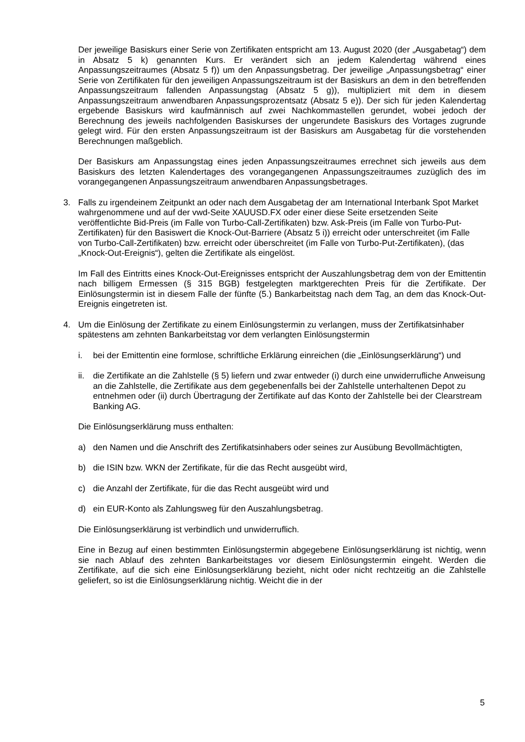Der jeweilige Basiskurs einer Serie von Zertifikaten entspricht am 13. August 2020 (der „Ausgabetag“) dem in Absatz 5 k) genannten Kurs. Er verändert sich an jedem Kalendertag während eines Anpassungszeitraumes (Absatz 5 f)) um den Anpassungsbetrag. Der jeweilige „Anpassungsbetrag“ einer Serie von Zertifikaten für den jeweiligen Anpassungszeitraum ist der Basiskurs an dem in den betreffenden Anpassungszeitraum fallenden Anpassungstag (Absatz 5 g)), multipliziert mit dem in diesem Anpassungszeitraum anwendbaren Anpassungsprozentsatz (Absatz 5 e)). Der sich für jeden Kalendertag ergebende Basiskurs wird kaufmännisch auf zwei Nachkommastellen gerundet, wobei jedoch der Berechnung des jeweils nachfolgenden Basiskurses der ungerundete Basiskurs des Vortages zugrunde gelegt wird. Für den ersten Anpassungszeitraum ist der Basiskurs am Ausgabetag für die vorstehenden Berechnungen maßgeblich.
Der Basiskurs am Anpassungstag eines jeden Anpassungszeitraumes errechnet sich jeweils aus dem Basiskurs des letzten Kalendertages des vorangegangenen Anpassungszeitraumes zuzüglich des im vorangegangenen Anpassungszeitraum anwendbaren Anpassungsbetrages.
3. Falls zu irgendeinem Zeitpunkt an oder nach dem Ausgabetag der am International Interbank Spot Market wahrgenommene und auf der vwd-Seite XAUUSD.FX oder einer diese Seite ersetzenden Seite veröffentlichte Bid-Preis (im Falle von Turbo-Call-Zertifikaten) bzw. Ask-Preis (im Falle von Turbo-Put-Zertifikaten) für den Basiswert die Knock-Out-Barriere (Absatz 5 i)) erreicht oder unterschreitet (im Falle von Turbo-Call-Zertifikaten) bzw. erreicht oder überschreitet (im Falle von Turbo-Put-Zertifikaten), (das „Knock-Out-Ereignis“), gelten die Zertifikate als eingelöst.
Im Fall des Eintritts eines Knock-Out-Ereignisses entspricht der Auszahlungsbetrag dem von der Emittentin nach billigem Ermessen (§ 315 BGB) festgelegten marktgerechten Preis für die Zertifikate. Der Einlösungstermin ist in diesem Falle der fünfte (5.) Bankarbeitstag nach dem Tag, an dem das Knock-Out-Ereignis eingetreten ist.
4. Um die Einlösung der Zertifikate zu einem Einlösungstermin zu verlangen, muss der Zertifikatsinhaber spätestens am zehnten Bankarbeitstag vor dem verlangten Einlösungstermin
i. bei der Emittentin eine formlose, schriftliche Erklärung einreichen (die „Einlösungserklärung“) und
ii.
die Zertifikate an die Zahlstelle (§ 5) liefern und zwar entweder (i) durch eine unwiderrufliche Anweisung an die Zahlstelle, die Zertifikate aus dem gegebenenfalls bei der Zahlstelle unterhaltenen Depot zu entnehmen oder (ii) durch Übertragung der Zertifikate auf das Konto der Zahlstelle bei der Clearstream Banking AG.
Die Einlösungserklärung muss enthalten:
a) den Namen und die Anschrift des Zertifikatsinhabers oder seines zur Ausübung Bevollmächtigten,
b) die ISIN bzw. WKN der Zertifikate, für die das Recht ausgeübt wird,
c) die Anzahl der Zertifikate, für die das Recht ausgeübt wird und
d) ein EUR-Konto als Zahlungsweg für den Auszahlungsbetrag.
Die Einlösungserklärung ist verbindlich und unwiderruflich.
Eine in Bezug auf einen bestimmten Einlösungstermin abgegebene Einlösungserklärung ist nichtig, wenn sie nach Ablauf des zehnten Bankarbeitstages vor diesem Einlösungstermin eingeht. Werden die Zertifikate, auf die sich eine Einlösungserklärung bezieht, nicht oder nicht rechtzeitig an die Zahlstelle geliefert, so ist die Einlösungserklärung nichtig. Weicht die in der
5